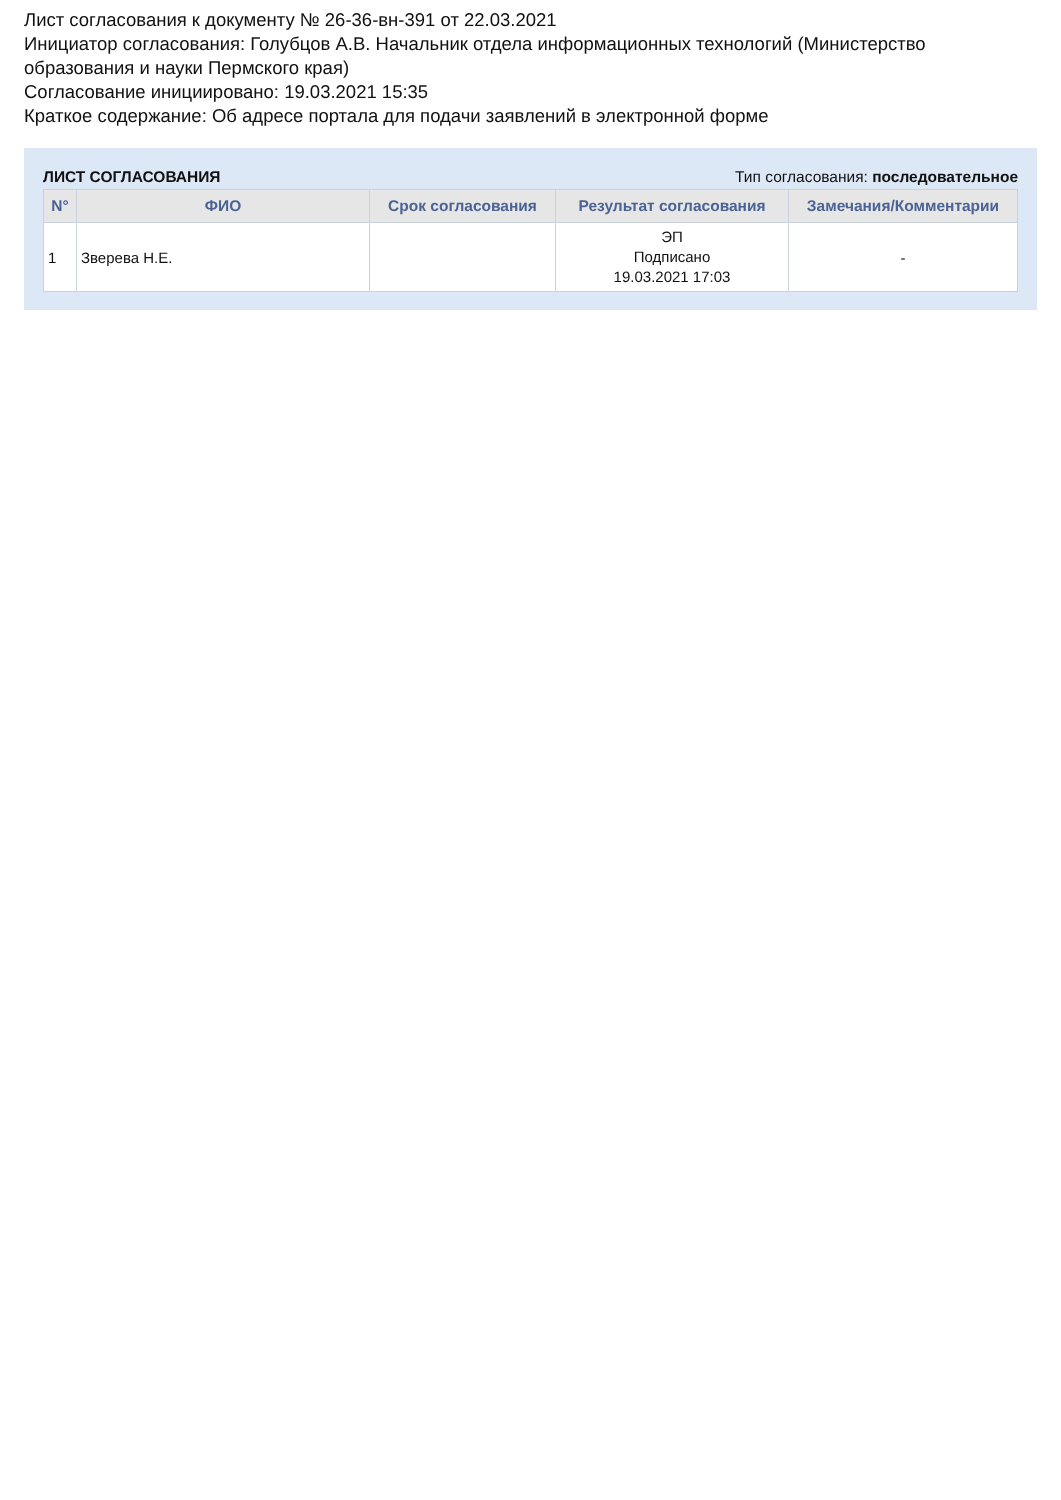Лист согласования к документу № 26-36-вн-391 от 22.03.2021
Инициатор согласования: Голубцов А.В. Начальник отдела информационных технологий (Министерство образования и науки Пермского края)
Согласование инициировано: 19.03.2021 15:35
Краткое содержание: Об адресе портала для подачи заявлений в электронной форме
ЛИСТ СОГЛАСОВАНИЯ Тип согласования: последовательное
| N° | ФИО | Срок согласования | Результат согласования | Замечания/Комментарии |
| --- | --- | --- | --- | --- |
| 1 | Зверева Н.Е. | | ЭП Подписано 19.03.2021 17:03 | - |